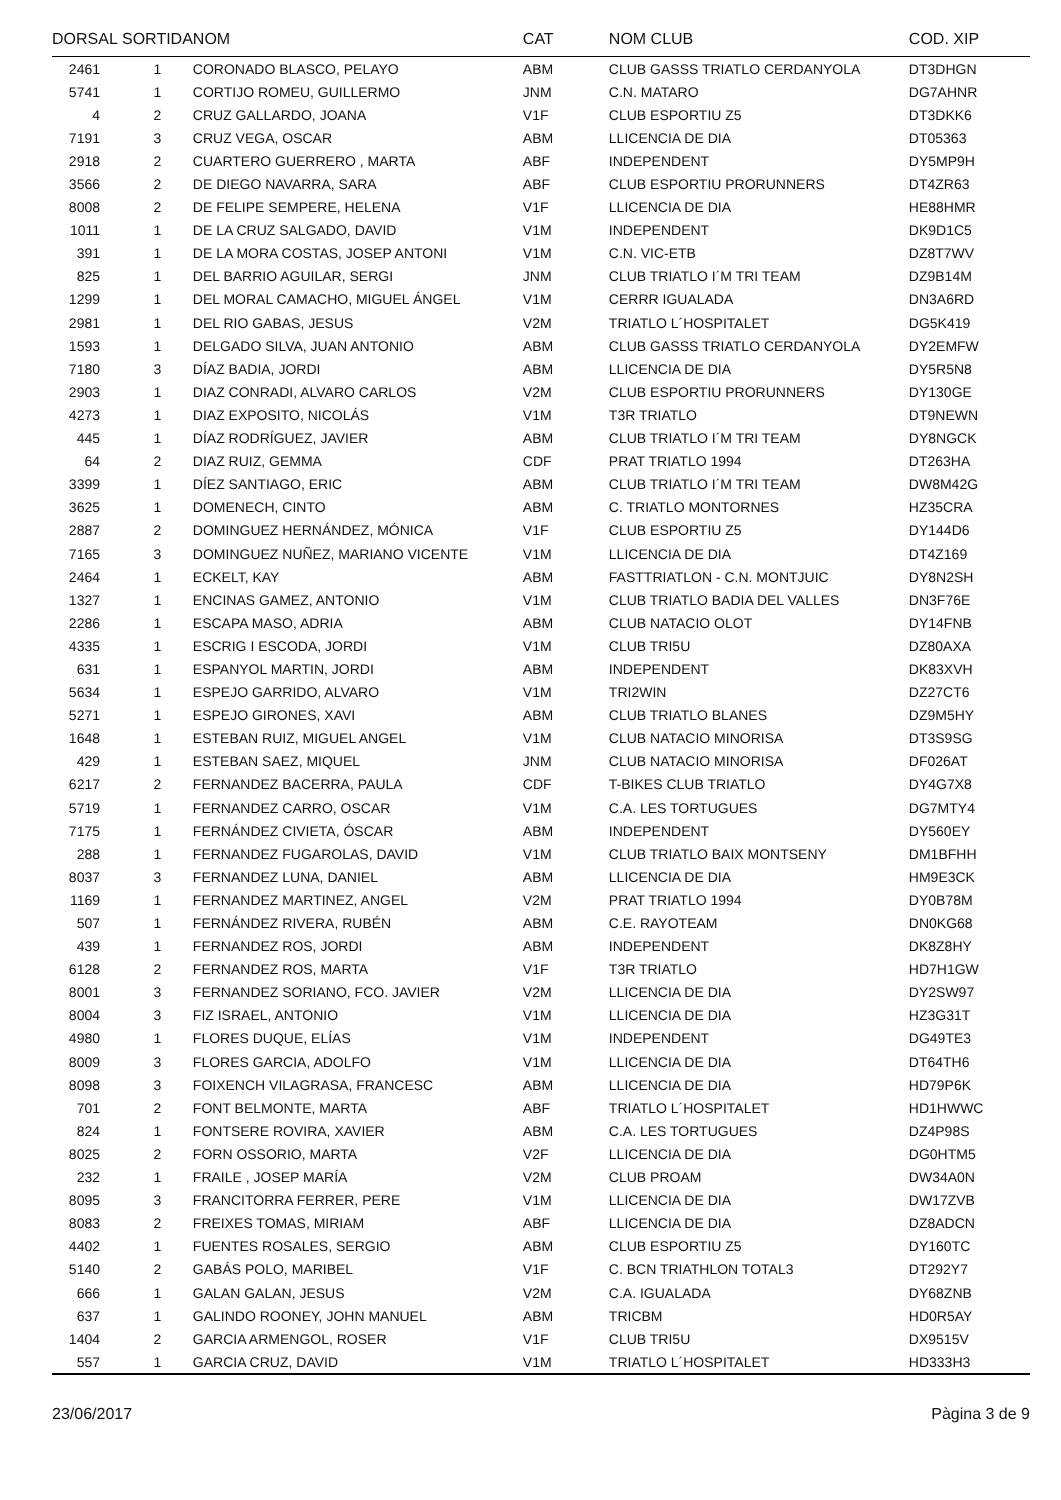| DORSAL | SORTIDA | NOM | CAT | NOM CLUB | COD. XIP |
| --- | --- | --- | --- | --- | --- |
| 2461 | 1 | CORONADO BLASCO, PELAYO | ABM | CLUB GASSS TRIATLO CERDANYOLA | DT3DHGN |
| 5741 | 1 | CORTIJO ROMEU, GUILLERMO | JNM | C.N. MATARO | DG7AHNR |
| 4 | 2 | CRUZ GALLARDO, JOANA | V1F | CLUB ESPORTIU Z5 | DT3DKK6 |
| 7191 | 3 | CRUZ VEGA, OSCAR | ABM | LLICENCIA DE DIA | DT05363 |
| 2918 | 2 | CUARTERO GUERRERO , MARTA | ABF | INDEPENDENT | DY5MP9H |
| 3566 | 2 | DE DIEGO NAVARRA, SARA | ABF | CLUB ESPORTIU PRORUNNERS | DT4ZR63 |
| 8008 | 2 | DE FELIPE SEMPERE, HELENA | V1F | LLICENCIA DE DIA | HE88HMR |
| 1011 | 1 | DE LA CRUZ SALGADO, DAVID | V1M | INDEPENDENT | DK9D1C5 |
| 391 | 1 | DE LA MORA COSTAS, JOSEP ANTONI | V1M | C.N. VIC-ETB | DZ8T7WV |
| 825 | 1 | DEL BARRIO AGUILAR, SERGI | JNM | CLUB TRIATLO I´M TRI TEAM | DZ9B14M |
| 1299 | 1 | DEL MORAL CAMACHO, MIGUEL ÁNGEL | V1M | CERRR IGUALADA | DN3A6RD |
| 2981 | 1 | DEL RIO GABAS, JESUS | V2M | TRIATLO L´HOSPITALET | DG5K419 |
| 1593 | 1 | DELGADO SILVA, JUAN ANTONIO | ABM | CLUB GASSS TRIATLO CERDANYOLA | DY2EMFW |
| 7180 | 3 | DÍAZ BADIA, JORDI | ABM | LLICENCIA DE DIA | DY5R5N8 |
| 2903 | 1 | DIAZ CONRADI, ALVARO CARLOS | V2M | CLUB ESPORTIU PRORUNNERS | DY130GE |
| 4273 | 1 | DIAZ EXPOSITO, NICOLÁS | V1M | T3R TRIATLO | DT9NEWN |
| 445 | 1 | DÍAZ RODRÍGUEZ, JAVIER | ABM | CLUB TRIATLO I´M TRI TEAM | DY8NGCK |
| 64 | 2 | DIAZ RUIZ, GEMMA | CDF | PRAT TRIATLO 1994 | DT263HA |
| 3399 | 1 | DÍEZ SANTIAGO, ERIC | ABM | CLUB TRIATLO I´M TRI TEAM | DW8M42G |
| 3625 | 1 | DOMENECH, CINTO | ABM | C. TRIATLO MONTORNES | HZ35CRA |
| 2887 | 2 | DOMINGUEZ HERNÁNDEZ, MÓNICA | V1F | CLUB ESPORTIU Z5 | DY144D6 |
| 7165 | 3 | DOMINGUEZ NUÑEZ, MARIANO VICENTE | V1M | LLICENCIA DE DIA | DT4Z169 |
| 2464 | 1 | ECKELT, KAY | ABM | FASTTRIATLON - C.N. MONTJUIC | DY8N2SH |
| 1327 | 1 | ENCINAS GAMEZ, ANTONIO | V1M | CLUB TRIATLO BADIA DEL VALLES | DN3F76E |
| 2286 | 1 | ESCAPA MASO, ADRIA | ABM | CLUB NATACIO OLOT | DY14FNB |
| 4335 | 1 | ESCRIG I ESCODA, JORDI | V1M | CLUB TRI5U | DZ80AXA |
| 631 | 1 | ESPANYOL MARTIN, JORDI | ABM | INDEPENDENT | DK83XVH |
| 5634 | 1 | ESPEJO GARRIDO, ALVARO | V1M | TRI2WIN | DZ27CT6 |
| 5271 | 1 | ESPEJO GIRONES, XAVI | ABM | CLUB TRIATLO BLANES | DZ9M5HY |
| 1648 | 1 | ESTEBAN RUIZ, MIGUEL ANGEL | V1M | CLUB NATACIO MINORISA | DT3S9SG |
| 429 | 1 | ESTEBAN SAEZ, MIQUEL | JNM | CLUB NATACIO MINORISA | DF026AT |
| 6217 | 2 | FERNANDEZ BACERRA, PAULA | CDF | T-BIKES CLUB TRIATLO | DY4G7X8 |
| 5719 | 1 | FERNANDEZ CARRO, OSCAR | V1M | C.A. LES TORTUGUES | DG7MTY4 |
| 7175 | 1 | FERNÁNDEZ CIVIETA, ÓSCAR | ABM | INDEPENDENT | DY560EY |
| 288 | 1 | FERNANDEZ FUGAROLAS, DAVID | V1M | CLUB TRIATLO BAIX MONTSENY | DM1BFHH |
| 8037 | 3 | FERNANDEZ LUNA, DANIEL | ABM | LLICENCIA DE DIA | HM9E3CK |
| 1169 | 1 | FERNANDEZ MARTINEZ, ANGEL | V2M | PRAT TRIATLO 1994 | DY0B78M |
| 507 | 1 | FERNÁNDEZ RIVERA, RUBÉN | ABM | C.E. RAYOTEAM | DN0KG68 |
| 439 | 1 | FERNANDEZ ROS, JORDI | ABM | INDEPENDENT | DK8Z8HY |
| 6128 | 2 | FERNANDEZ ROS, MARTA | V1F | T3R TRIATLO | HD7H1GW |
| 8001 | 3 | FERNANDEZ SORIANO, FCO. JAVIER | V2M | LLICENCIA DE DIA | DY2SW97 |
| 8004 | 3 | FIZ ISRAEL, ANTONIO | V1M | LLICENCIA DE DIA | HZ3G31T |
| 4980 | 1 | FLORES DUQUE, ELÍAS | V1M | INDEPENDENT | DG49TE3 |
| 8009 | 3 | FLORES GARCIA, ADOLFO | V1M | LLICENCIA DE DIA | DT64TH6 |
| 8098 | 3 | FOIXENCH VILAGRASA, FRANCESC | ABM | LLICENCIA DE DIA | HD79P6K |
| 701 | 2 | FONT BELMONTE, MARTA | ABF | TRIATLO L´HOSPITALET | HD1HWWC |
| 824 | 1 | FONTSERE ROVIRA, XAVIER | ABM | C.A. LES TORTUGUES | DZ4P98S |
| 8025 | 2 | FORN OSSORIO, MARTA | V2F | LLICENCIA DE DIA | DG0HTM5 |
| 232 | 1 | FRAILE , JOSEP MARÍA | V2M | CLUB PROAM | DW34A0N |
| 8095 | 3 | FRANCITORRA FERRER, PERE | V1M | LLICENCIA DE DIA | DW17ZVB |
| 8083 | 2 | FREIXES TOMAS, MIRIAM | ABF | LLICENCIA DE DIA | DZ8ADCN |
| 4402 | 1 | FUENTES ROSALES, SERGIO | ABM | CLUB ESPORTIU Z5 | DY160TC |
| 5140 | 2 | GABÁS POLO, MARIBEL | V1F | C. BCN TRIATHLON TOTAL3 | DT292Y7 |
| 666 | 1 | GALAN GALAN, JESUS | V2M | C.A. IGUALADA | DY68ZNB |
| 637 | 1 | GALINDO ROONEY, JOHN MANUEL | ABM | TRICBM | HD0R5AY |
| 1404 | 2 | GARCIA ARMENGOL, ROSER | V1F | CLUB TRI5U | DX9515V |
| 557 | 1 | GARCIA CRUZ, DAVID | V1M | TRIATLO L´HOSPITALET | HD333H3 |
23/06/2017 Pàgina 3 de 9